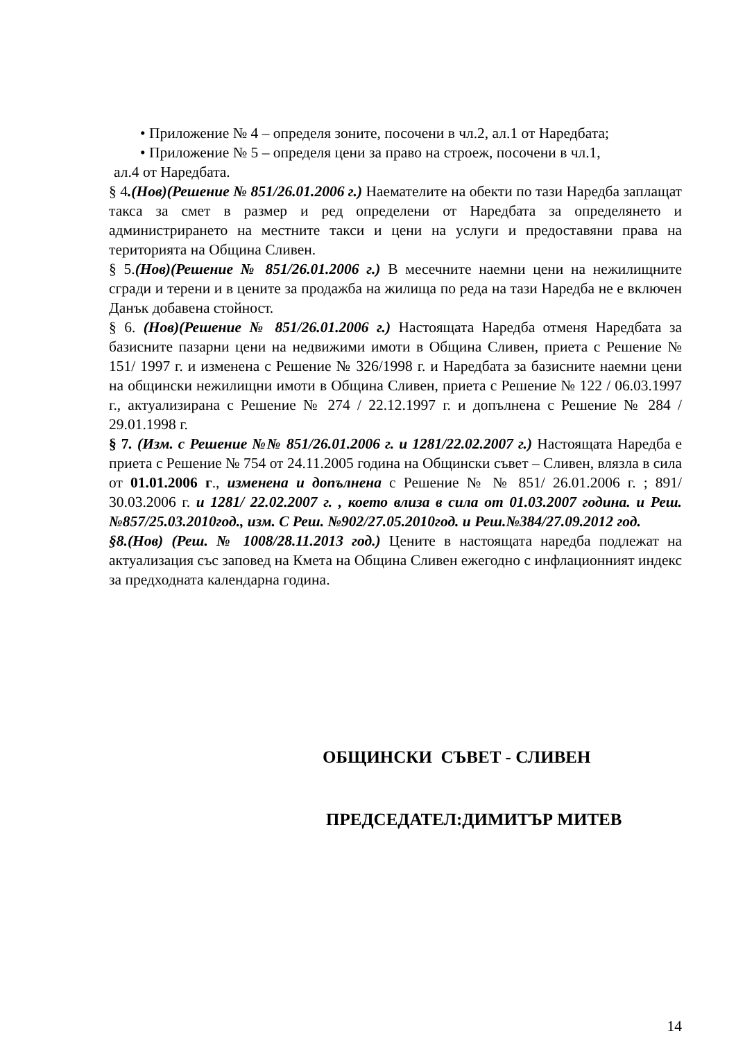• Приложение № 4 – определя зоните, посочени в чл.2, ал.1 от Наредбата;
• Приложение № 5 – определя цени за право на строеж, посочени в чл.1,
ал.4 от Наредбата.
§ 4.(Нов)(Решение № 851/26.01.2006 г.) Наемателите на обекти по тази Наредба заплащат такса за смет в размер и ред определени от Наредбата за определянето и администрирането на местните такси и цени на услуги и предоставяни права на територията на Община Сливен.
§ 5.(Нов)(Решение № 851/26.01.2006 г.) В месечните наемни цени на нежилищните сгради и терени и в цените за продажба на жилища по реда на тази Наредба не е включен Данък добавена стойност.
§ 6. (Нов)(Решение № 851/26.01.2006 г.) Настоящата Наредба отменя Наредбата за базисните пазарни цени на недвижими имоти в Община Сливен, приета с Решение № 151/ 1997 г. и изменена с Решение № 326/1998 г. и Наредбата за базисните наемни цени на общински нежилищни имоти в Община Сливен, приета с Решение № 122 / 06.03.1997 г., актуализирана с Решение № 274 / 22.12.1997 г. и допълнена с Решение № 284 / 29.01.1998 г.
§ 7. (Изм. с Решение №№ 851/26.01.2006 г. и 1281/22.02.2007 г.) Настоящата Наредба е приета с Решение № 754 от 24.11.2005 година на Общински съвет – Сливен, влязла в сила от 01.01.2006 г., изменена и допълнена с Решение № № 851/ 26.01.2006 г. ; 891/ 30.03.2006 г. и 1281/ 22.02.2007 г. , което влиза в сила от 01.03.2007 година. и Реш. №857/25.03.2010год., изм. С Реш. №902/27.05.2010год. и Реш.№384/27.09.2012 год.
§8.(Нов) (Реш. № 1008/28.11.2013 год.) Цените в настоящата наредба подлежат на актуализация със заповед на Кмета на Община Сливен ежегодно с инфлационният индекс за предходната календарна година.
ОБЩИНСКИ СЪВЕТ - СЛИВЕН
ПРЕДСЕДАТЕЛ:ДИМИТЪР МИТЕВ
14